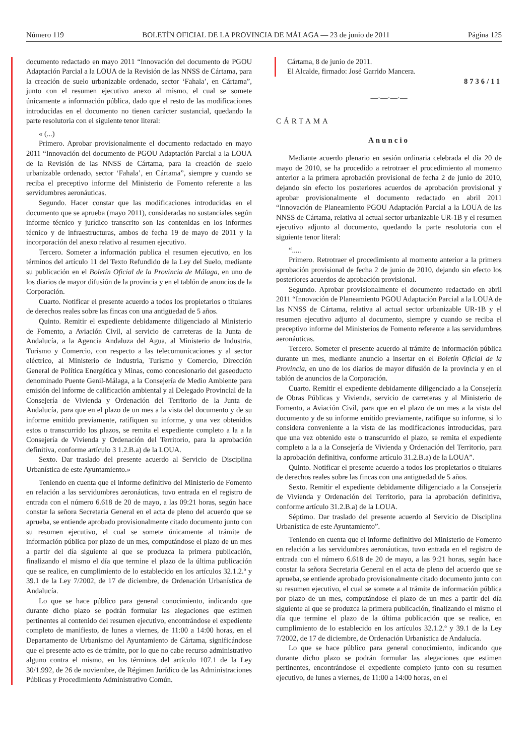Número 119 BOLETÍN OFICIAL DE LA PROVINCIA DE MÁLAGA — 23 de junio de 2011 Página 125
documento redactado en mayo 2011 “Innovación del documento de PGOU Adaptación Parcial a la LOUA de la Revisión de las NNSS de Cártama, para la creación de suelo urbanizable ordenado, sector ‘Fahala’, en Cártama”, junto con el resumen ejecutivo anexo al mismo, el cual se somete únicamente a información pública, dado que el resto de las modificaciones introducidas en el documento no tienen carácter sustancial, quedando la parte resolutoria con el siguiente tenor literal:
« (...)
Primero. Aprobar provisionalmente el documento redactado en mayo 2011 “Innovación del documento de PGOU Adaptación Parcial a la LOUA de la Revisión de las NNSS de Cártama, para la creación de suelo urbanizable ordenado, sector ‘Fahala’, en Cártama”, siempre y cuando se reciba el preceptivo informe del Ministerio de Fomento referente a las servidumbres aeronáuticas.
Segundo. Hacer constar que las modificaciones introducidas en el documento que se aprueba (mayo 2011), consideradas no sustanciales según informe técnico y jurídico transcrito son las contenidas en los informes técnico y de infraestructuras, ambos de fecha 19 de mayo de 2011 y la incorporación del anexo relativo al resumen ejecutivo.
Tercero. Someter a información publica el resumen ejecutivo, en los términos del artículo 11 del Texto Refundido de la Ley del Suelo, mediante su publicación en el Boletín Oficial de la Provincia de Málaga, en uno de los diarios de mayor difusión de la provincia y en el tablón de anuncios de la Corporación.
Cuarto. Notificar el presente acuerdo a todos los propietarios o titulares de derechos reales sobre las fincas con una antigüedad de 5 años.
Quinto. Remitir el expediente debidamente diligenciado al Ministerio de Fomento, a Aviación Civil, al servicio de carreteras de la Junta de Andalucía, a la Agencia Andaluza del Agua, al Ministerio de Industria, Turismo y Comercio, con respecto a las telecomunicaciones y al sector eléctrico, al Ministerio de Industria, Turismo y Comercio, Dirección General de Política Energética y Minas, como concesionario del gaseoducto denominado Puente Genil-Málaga, a la Consejería de Medio Ambiente para emisión del informe de calificación ambiental y al Delegado Provincial de la Consejería de Vivienda y Ordenación del Territorio de la Junta de Andalucía, para que en el plazo de un mes a la vista del documento y de su informe emitido previamente, ratifiquen su informe, y una vez obtenidos estos o transcurrido los plazos, se remita el expediente completo a la a la Consejería de Vivienda y Ordenación del Territorio, para la aprobación definitiva, conforme artículo 3 1.2.B.a) de la LOUA.
Sexto. Dar traslado del presente acuerdo al Servicio de Disciplina Urbanística de este Ayuntamiento.»
Teniendo en cuenta que el informe definitivo del Ministerio de Fomento en relación a las servidumbres aeronáuticas, tuvo entrada en el registro de entrada con el número 6.618 de 20 de mayo, a las 09:21 horas, según hace constar la señora Secretaria General en el acta de pleno del acuerdo que se aprueba, se entiende aprobado provisionalmente citado documento junto con su resumen ejecutivo, el cual se somete únicamente al trámite de información pública por plazo de un mes, computándose el plazo de un mes a partir del día siguiente al que se produzca la primera publicación, finalizando el mismo el día que termine el plazo de la última publicación que se realice, en cumplimiento de lo establecido en los artículos 32.1.2.º y 39.1 de la Ley 7/2002, de 17 de diciembre, de Ordenación Urbanística de Andalucía.
Lo que se hace público para general conocimiento, indicando que durante dicho plazo se podrán formular las alegaciones que estimen pertinentes al contenido del resumen ejecutivo, encontrándose el expediente completo de manifiesto, de lunes a viernes, de 11:00 a 14:00 horas, en el Departamento de Urbanismo del Ayuntamiento de Cártama, significándose que el presente acto es de trámite, por lo que no cabe recurso administrativo alguno contra el mismo, en los términos del artículo 107.1 de la Ley 30/1.992, de 26 de noviembre, de Régimen Jurídico de las Administraciones Públicas y Procedimiento Administrativo Común.
Cártama, 8 de junio de 2011.
El Alcalde, firmado: José Garrido Mancera.
8736/11
—·—·—·—
CÁRTAMA
Anuncio
Mediante acuerdo plenario en sesión ordinaria celebrada el día 20 de mayo de 2010, se ha procedido a retrotraer el procedimiento al momento anterior a la primera aprobación provisional de fecha 2 de junio de 2010, dejando sin efecto los posteriores acuerdos de aprobación provisional y aprobar provisionalmente el documento redactado en abril 2011 “Innovación de Planeamiento PGOU Adaptación Parcial a la LOUA de las NNSS de Cártama, relativa al actual sector urbanizable UR-1B y el resumen ejecutivo adjunto al documento, quedando la parte resolutoria con el siguiente tenor literal:
“.....
Primero. Retrotraer el procedimiento al momento anterior a la primera aprobación provisional de fecha 2 de junio de 2010, dejando sin efecto los posteriores acuerdos de aprobación provisional.
Segundo. Aprobar provisionalmente el documento redactado en abril 2011 “Innovación de Planeamiento PGOU Adaptación Parcial a la LOUA de las NNSS de Cártama, relativa al actual sector urbanizable UR-1B y el resumen ejecutivo adjunto al documento, siempre y cuando se reciba el preceptivo informe del Ministerios de Fomento referente a las servidumbres aeronáuticas.
Tercero. Someter el presente acuerdo al trámite de información pública durante un mes, mediante anuncio a insertar en el Boletín Oficial de la Provincia, en uno de los diarios de mayor difusión de la provincia y en el tablón de anuncios de la Corporación.
Cuarto. Remitir el expediente debidamente diligenciado a la Consejería de Obras Públicas y Vivienda, servicio de carreteras y al Ministerio de Fomento, a Aviación Civil, para que en el plazo de un mes a la vista del documento y de su informe emitido previamente, ratifique su informe, si lo considera conveniente a la vista de las modificaciones introducidas, para que una vez obtenido este o transcurrido el plazo, se remita el expediente completo a la a la Consejería de Vivienda y Ordenación del Territorio, para la aprobación definitiva, conforme artículo 31.2.B.a) de la LOUA”.
Quinto. Notificar el presente acuerdo a todos los propietarios o titulares de derechos reales sobre las fincas con una antigüedad de 5 años.
Sexto. Remitir el expediente debidamente diligenciado a la Consejería de Vivienda y Ordenación del Territorio, para la aprobación definitiva, conforme artículo 31.2.B.a) de la LOUA.
Séptimo. Dar traslado del presente acuerdo al Servicio de Disciplina Urbanística de este Ayuntamiento”.
Teniendo en cuenta que el informe definitivo del Ministerio de Fomento en relación a las servidumbres aeronáuticas, tuvo entrada en el registro de entrada con el número 6.618 de 20 de mayo, a las 9:21 horas, según hace constar la señora Secretaria General en el acta de pleno del acuerdo que se aprueba, se entiende aprobado provisionalmente citado documento junto con su resumen ejecutivo, el cual se somete a al trámite de información pública por plazo de un mes, computándose el plazo de un mes a partir del día siguiente al que se produzca la primera publicación, finalizando el mismo el día que termine el plazo de la última publicación que se realice, en cumplimiento de lo establecido en los artículos 32.1.2.º y 39.1 de la Ley 7/2002, de 17 de diciembre, de Ordenación Urbanística de Andalucía.
Lo que se hace público para general conocimiento, indicando que durante dicho plazo se podrán formular las alegaciones que estimen pertinentes, encontrándose el expediente completo junto con su resumen ejecutivo, de lunes a viernes, de 11:00 a 14:00 horas, en el